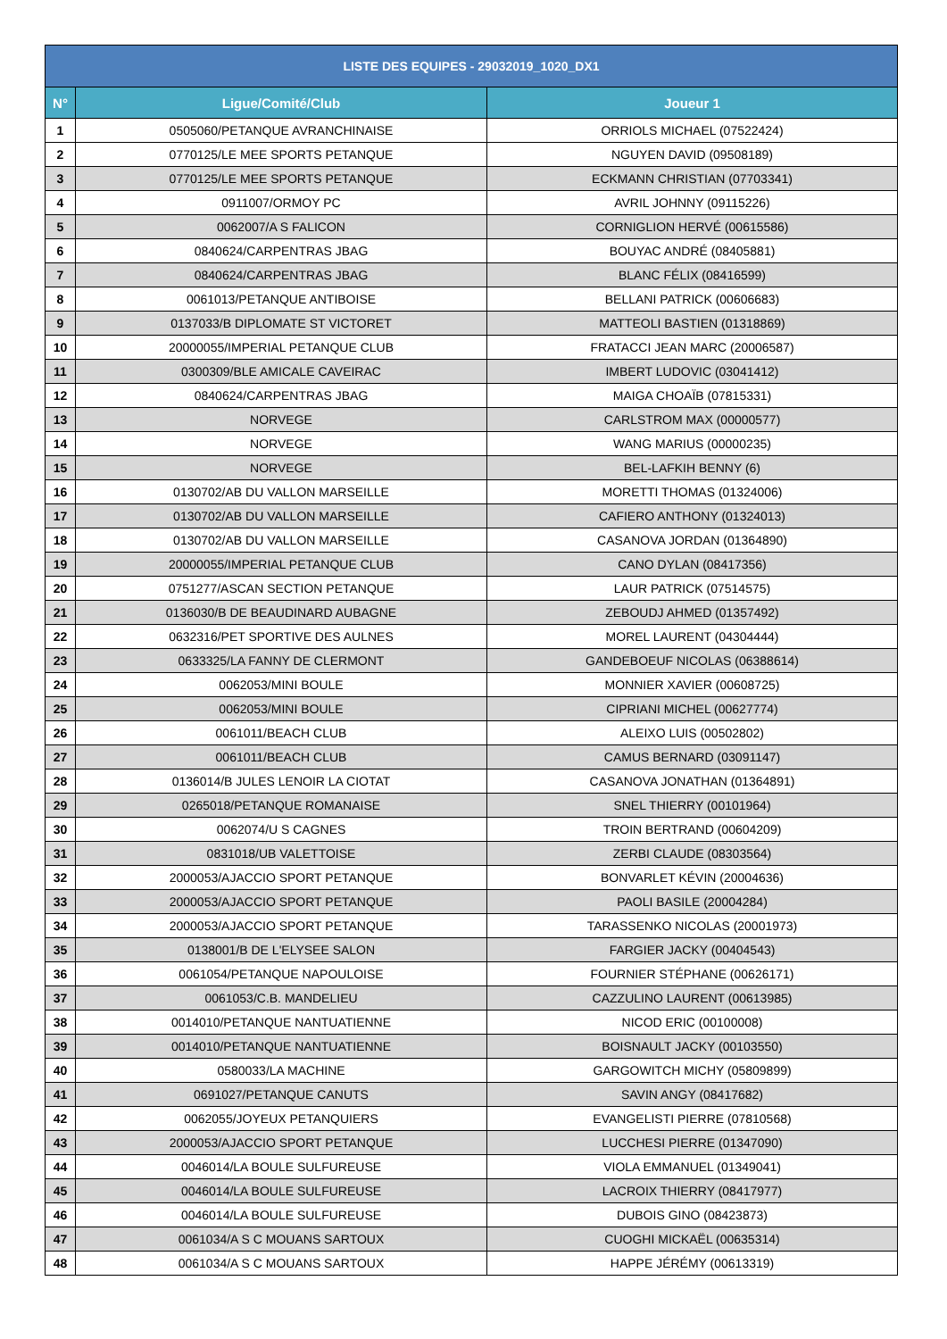| LISTE DES EQUIPES - 29032019_1020_DX1 | | |
| --- | --- | --- |
| N° | Ligue/Comité/Club | Joueur 1 |
| 1 | 0505060/PETANQUE AVRANCHINAISE | ORRIOLS MICHAEL (07522424) |
| 2 | 0770125/LE MEE SPORTS PETANQUE | NGUYEN DAVID (09508189) |
| 3 | 0770125/LE MEE SPORTS PETANQUE | ECKMANN CHRISTIAN (07703341) |
| 4 | 0911007/ORMOY PC | AVRIL JOHNNY (09115226) |
| 5 | 0062007/A S FALICON | CORNIGLION HERVÉ (00615586) |
| 6 | 0840624/CARPENTRAS JBAG | BOUYAC ANDRÉ (08405881) |
| 7 | 0840624/CARPENTRAS JBAG | BLANC FÉLIX (08416599) |
| 8 | 0061013/PETANQUE ANTIBOISE | BELLANI PATRICK (00606683) |
| 9 | 0137033/B DIPLOMATE ST VICTORET | MATTEOLI BASTIEN (01318869) |
| 10 | 20000055/IMPERIAL PETANQUE CLUB | FRATACCI JEAN MARC (20006587) |
| 11 | 0300309/BLE AMICALE CAVEIRAC | IMBERT LUDOVIC (03041412) |
| 12 | 0840624/CARPENTRAS JBAG | MAIGA CHOAÏB (07815331) |
| 13 | NORVEGE | CARLSTROM MAX (00000577) |
| 14 | NORVEGE | WANG MARIUS (00000235) |
| 15 | NORVEGE | BEL-LAFKIH BENNY (6) |
| 16 | 0130702/AB DU VALLON MARSEILLE | MORETTI THOMAS (01324006) |
| 17 | 0130702/AB DU VALLON MARSEILLE | CAFIERO ANTHONY (01324013) |
| 18 | 0130702/AB DU VALLON MARSEILLE | CASANOVA JORDAN (01364890) |
| 19 | 20000055/IMPERIAL PETANQUE CLUB | CANO DYLAN (08417356) |
| 20 | 0751277/ASCAN SECTION PETANQUE | LAUR PATRICK (07514575) |
| 21 | 0136030/B DE BEAUDINARD AUBAGNE | ZEBOUDJ AHMED (01357492) |
| 22 | 0632316/PET SPORTIVE DES AULNES | MOREL LAURENT (04304444) |
| 23 | 0633325/LA FANNY DE CLERMONT | GANDEBOEUF NICOLAS (06388614) |
| 24 | 0062053/MINI BOULE | MONNIER XAVIER (00608725) |
| 25 | 0062053/MINI BOULE | CIPRIANI MICHEL (00627774) |
| 26 | 0061011/BEACH CLUB | ALEIXO LUIS (00502802) |
| 27 | 0061011/BEACH CLUB | CAMUS BERNARD (03091147) |
| 28 | 0136014/B JULES LENOIR LA CIOTAT | CASANOVA JONATHAN (01364891) |
| 29 | 0265018/PETANQUE ROMANAISE | SNEL THIERRY (00101964) |
| 30 | 0062074/U S CAGNES | TROIN BERTRAND (00604209) |
| 31 | 0831018/UB VALETTOISE | ZERBI CLAUDE (08303564) |
| 32 | 2000053/AJACCIO SPORT PETANQUE | BONVARLET KÉVIN (20004636) |
| 33 | 2000053/AJACCIO SPORT PETANQUE | PAOLI BASILE (20004284) |
| 34 | 2000053/AJACCIO SPORT PETANQUE | TARASSENKO NICOLAS (20001973) |
| 35 | 0138001/B DE L'ELYSEE SALON | FARGIER JACKY (00404543) |
| 36 | 0061054/PETANQUE NAPOULOISE | FOURNIER STÉPHANE (00626171) |
| 37 | 0061053/C.B. MANDELIEU | CAZZULINO LAURENT (00613985) |
| 38 | 0014010/PETANQUE NANTUATIENNE | NICOD ERIC (00100008) |
| 39 | 0014010/PETANQUE NANTUATIENNE | BOISNAULT JACKY (00103550) |
| 40 | 0580033/LA MACHINE | GARGOWITCH MICHY (05809899) |
| 41 | 0691027/PETANQUE CANUTS | SAVIN ANGY (08417682) |
| 42 | 0062055/JOYEUX PETANQUIERS | EVANGELISTI PIERRE (07810568) |
| 43 | 2000053/AJACCIO SPORT PETANQUE | LUCCHESI PIERRE (01347090) |
| 44 | 0046014/LA BOULE SULFUREUSE | VIOLA EMMANUEL (01349041) |
| 45 | 0046014/LA BOULE SULFUREUSE | LACROIX THIERRY (08417977) |
| 46 | 0046014/LA BOULE SULFUREUSE | DUBOIS GINO (08423873) |
| 47 | 0061034/A S C MOUANS SARTOUX | CUOGHI MICKAËL (00635314) |
| 48 | 0061034/A S C MOUANS SARTOUX | HAPPE JÉRÉMY (00613319) |